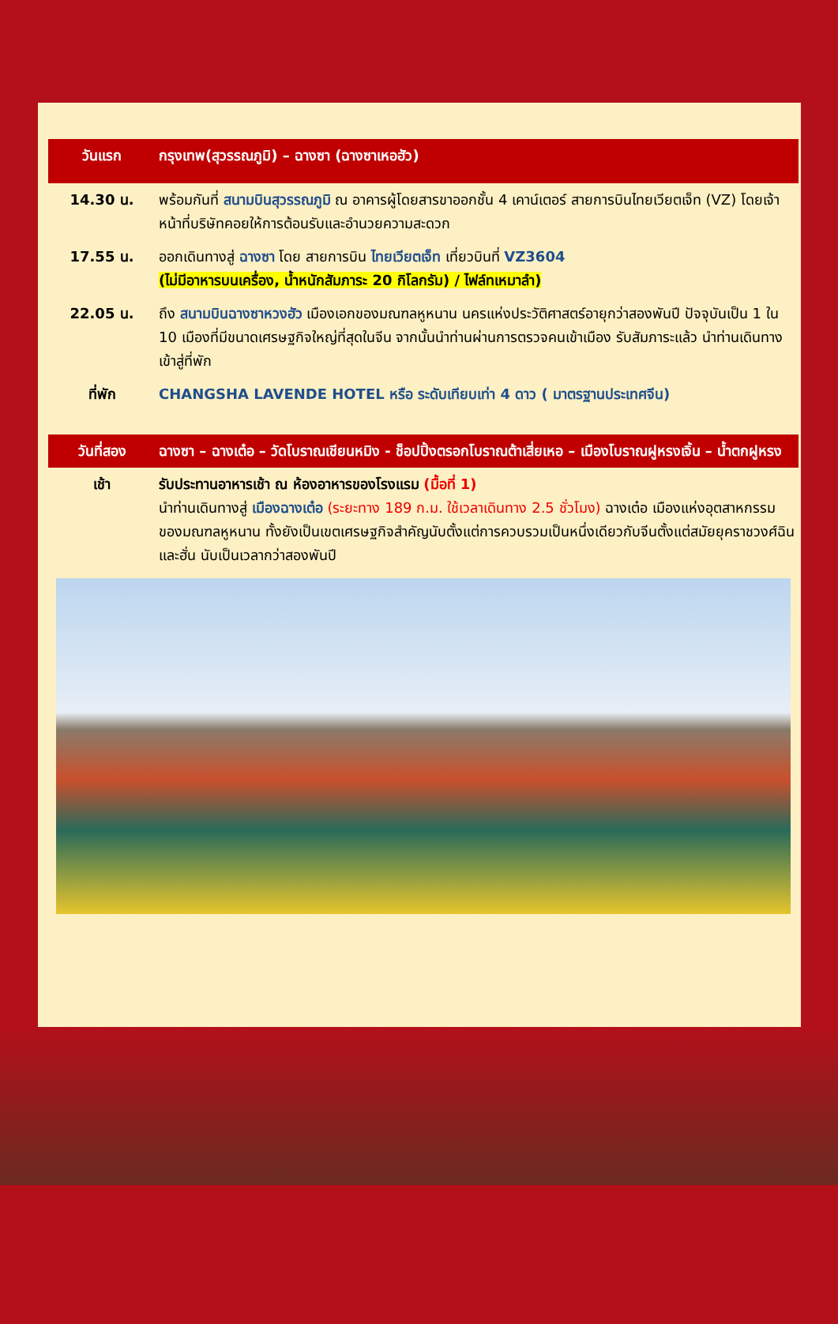| วันแรก | กรุงเทพ(สุวรรณภูมิ) – ฉางซา (ฉางซาเหอฮัว) |
| 14.30 น. | พร้อมกันที่ สนามบินสุวรรณภูมิ ณ อาคารผู้โดยสารขาออกชั้น 4 เคาน์เตอร์ สายการบินไทยเวียตเจ็ท (VZ) โดยเจ้าหน้าที่บริษัทคอยให้การต้อนรับและอำนวยความสะดวก |
| 17.55 น. | ออกเดินทางสู่ ฉางซา โดย สายการบิน ไทยเวียตเจ็ท เที่ยวบินที่ VZ3604 (ไม่มีอาหารบนเครื่อง, น้ำหนักสัมภาระ 20 กิโลกรัม) / ไฟล์ทเหมาลำ) |
| 22.05 น. | ถึง สนามบินฉางซาหวงฮัว เมืองเอกของมณฑลหูหนาน นครแห่งประวัติศาสตร์อายุกว่าสองพันปี ปัจจุบันเป็น 1 ใน 10 เมืองที่มีขนาดเศรษฐกิจใหญ่ที่สุดในจีน จากนั้นนำท่านผ่านการตรวจคนเข้าเมือง รับสัมภาระแล้ว นำท่านเดินทางเข้าสู่ที่พัก |
| ที่พัก | CHANGSHA LAVENDE HOTEL หรือ ระดับเทียบเท่า 4 ดาว ( มาตรฐานประเทศจีน) |
| วันที่สอง | ฉางซา – ฉางเต๋อ – วัดโบราณเชียนหมิง - ช็อปปิ้งตรอกโบราณต้าเสี่ยเหอ – เมืองโบราณฝูหรงเจิ้น – น้ำตกฝูหรง |
| เช้า | รับประทานอาหารเช้า ณ ห้องอาหารของโรงแรม (มื้อที่ 1) นำท่านเดินทางสู่ เมืองฉางเต๋อ (ระยะทาง 189 ก.ม. ใช้เวลาเดินทาง 2.5 ชั่วโมง) ฉางเต๋อ เมืองแห่งอุตสาหกรรมของมณฑลหูหนาน ทั้งยังเป็นเขตเศรษฐกิจสำคัญนับตั้งแต่การควบรวมเป็นหนึ่งเดียวกับจีนตั้งแต่สมัยยุคราชวงศ์ฉินและฮั่น นับเป็นเวลากว่าสองพันปี |